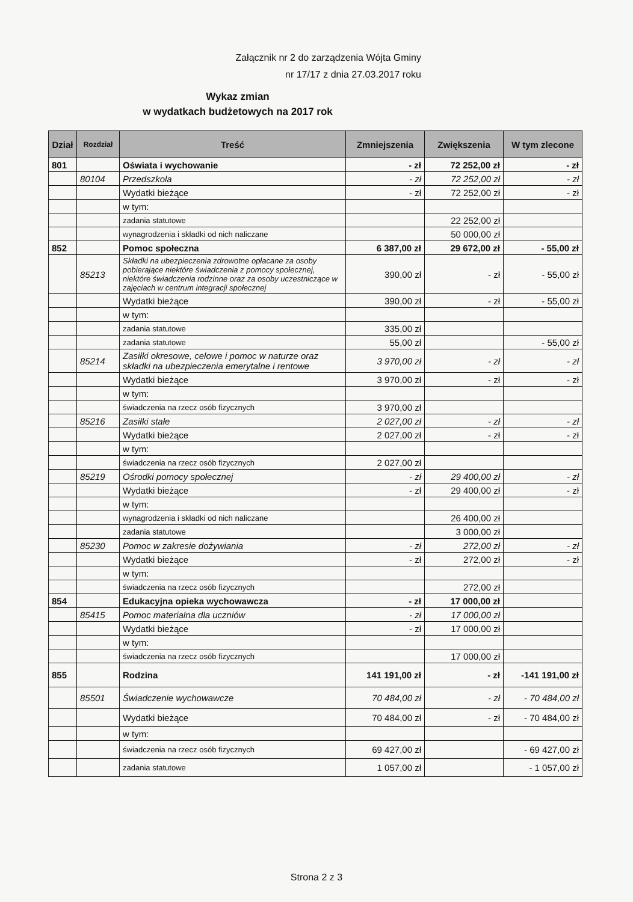Załącznik nr 2 do zarządzenia Wójta Gminy
nr 17/17 z dnia 27.03.2017 roku
Wykaz zmian
w wydatkach budżetowych na 2017 rok
| Dział | Rozdział | Treść | Zmniejszenia | Zwiększenia | W tym zlecone |
| --- | --- | --- | --- | --- | --- |
| 801 | | Oświata i wychowanie | - zł | 72 252,00 zł | - zł |
| | 80104 | Przedszkola | - zł | 72 252,00 zł | - zł |
| | | Wydatki bieżące | - zł | 72 252,00 zł | - zł |
| | | w tym: | | | |
| | | zadania statutowe | | 22 252,00 zł | |
| | | wynagrodzenia i składki od nich naliczane | | 50 000,00 zł | |
| 852 | | Pomoc społeczna | 6 387,00 zł | 29 672,00 zł | - 55,00 zł |
| | 85213 | Składki na ubezpieczenia zdrowotne opłacane za osoby pobierające niektóre świadczenia z pomocy społecznej, niektóre świadczenia rodzinne oraz za osoby uczestniczące w zajęciach w centrum integracji społecznej | 390,00 zł | - zł | - 55,00 zł |
| | | Wydatki bieżące | 390,00 zł | - zł | - 55,00 zł |
| | | w tym: | | | |
| | | zadania statutowe | 335,00 zł | | |
| | | zadania statutowe | 55,00 zł | | - 55,00 zł |
| | 85214 | Zasiłki okresowe, celowe i pomoc w naturze oraz składki na ubezpieczenia emerytalne i rentowe | 3 970,00 zł | - zł | - zł |
| | | Wydatki bieżące | 3 970,00 zł | - zł | - zł |
| | | w tym: | | | |
| | | świadczenia na rzecz osób fizycznych | 3 970,00 zł | | |
| | 85216 | Zasiłki stałe | 2 027,00 zł | - zł | - zł |
| | | Wydatki bieżące | 2 027,00 zł | - zł | - zł |
| | | w tym: | | | |
| | | świadczenia na rzecz osób fizycznych | 2 027,00 zł | | |
| | 85219 | Ośrodki pomocy społecznej | - zł | 29 400,00 zł | - zł |
| | | Wydatki bieżące | - zł | 29 400,00 zł | - zł |
| | | w tym: | | | |
| | | wynagrodzenia i składki od nich naliczane | | 26 400,00 zł | |
| | | zadania statutowe | | 3 000,00 zł | |
| | 85230 | Pomoc w zakresie dożywiania | - zł | 272,00 zł | - zł |
| | | Wydatki bieżące | - zł | 272,00 zł | - zł |
| | | w tym: | | | |
| | | świadczenia na rzecz osób fizycznych | | 272,00 zł | |
| 854 | | Edukacyjna opieka wychowawcza | - zł | 17 000,00 zł | |
| | 85415 | Pomoc materialna dla uczniów | - zł | 17 000,00 zł | |
| | | Wydatki bieżące | - zł | 17 000,00 zł | |
| | | w tym: | | | |
| | | świadczenia na rzecz osób fizycznych | | 17 000,00 zł | |
| 855 | | Rodzina | 141 191,00 zł | - zł | -141 191,00 zł |
| | 85501 | Świadczenie wychowawcze | 70 484,00 zł | - zł | - 70 484,00 zł |
| | | Wydatki bieżące | 70 484,00 zł | - zł | - 70 484,00 zł |
| | | w tym: | | | |
| | | świadczenia na rzecz osób fizycznych | 69 427,00 zł | | - 69 427,00 zł |
| | | zadania statutowe | 1 057,00 zł | | - 1 057,00 zł |
Strona 2 z 3